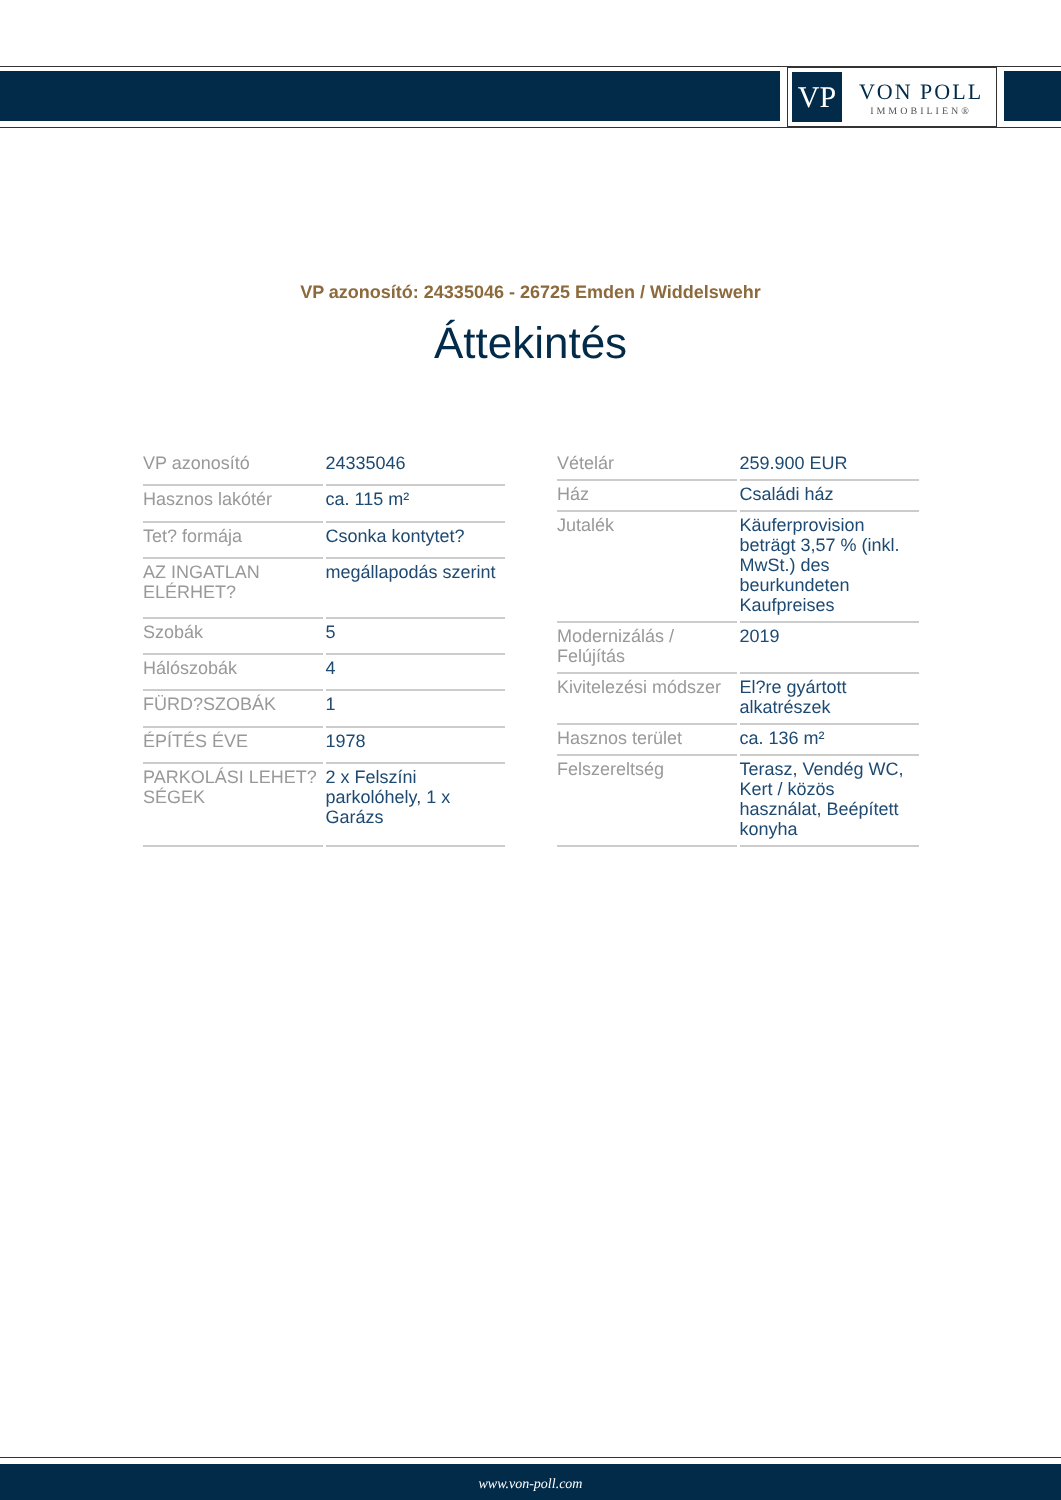VP
VON POLL
IMMOBILIEN®
VP azonosító: 24335046 - 26725 Emden / Widdelswehr
Áttekintés
| VP azonosító | 24335046 |
| Hasznos lakótér | ca. 115 m² |
| Tet? formája | Csonka kontytet? |
| AZ INGATLAN ELÉRHET? | megállapodás szerint |
| Szobák | 5 |
| Hálószobák | 4 |
| FÜRD?SZOBÁK | 1 |
| ÉPÍTÉS ÉVE | 1978 |
| PARKOLÁSI LEHET?SÉGEK | 2 x Felszíni parkolóhely, 1 x Garázs |
| Vételár | 259.900 EUR |
| Ház | Családi ház |
| Jutalék | Käuferprovision beträgt 3,57 % (inkl. MwSt.) des beurkundeten Kaufpreises |
| Modernizálás / Felújítás | 2019 |
| Kivitelezési módszer | El?re gyártott alkatrészek |
| Hasznos terület | ca. 136 m² |
| Felszereltség | Terasz, Vendég WC, Kert / közös használat, Beépített konyha |
www.von-poll.com